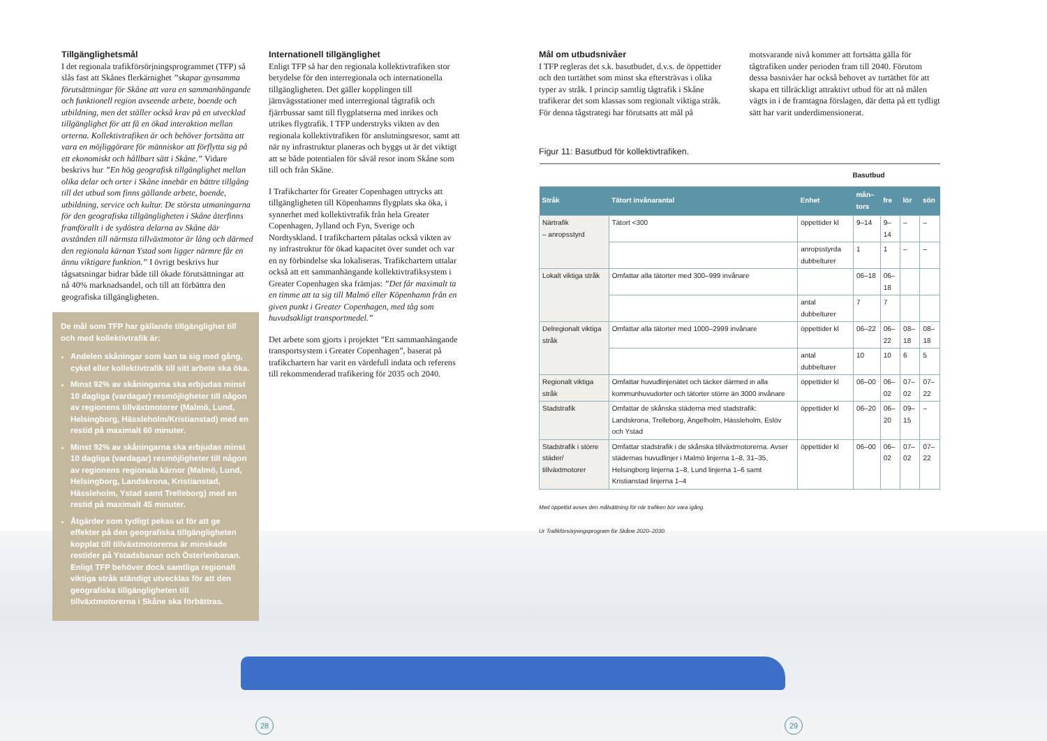Tillgänglighetsmål
I det regionala trafikförsörjningsprogrammet (TFP) så slås fast att Skånes flerkärnighet ”skapar gynsamma förutsättningar för Skåne att vara en sammanhängande och funktionell region avseende arbete, boende och utbildning, men det ställer också krav på en utvecklad tillgänglighet för att få en ökad interaktion mellan orterna. Kollektivtrafiken är och behöver fortsätta att vara en möjliggörare för människor att förflytta sig på ett ekonomiskt och hållbart sätt i Skåne.” Vidare beskrivs hur ”En hög geografisk tillgänglighet mellan olika delar och orter i Skåne innebär en bättre tillgång till det utbud som finns gällande arbete, boende, utbildning, service och kultur. De största utmaningarna för den geografiska tillgängligheten i Skåne återfinns framförallt i de sydöstra delarna av Skåne där avstånden till närmsta tillväxtmotor är lång och därmed den regionala kärnan Ystad som ligger närmre får en ännu viktigare funktion.” I övrigt beskrivs hur tågsatsningar bidrar både till ökade förutsättningar att nå 40% marknadsandel, och till att förbättra den geografiska tillgängligheten.
De mål som TFP har gällande tillgänglighet till och med kollektivtrafik är:
Andelen skåningar som kan ta sig med gång, cykel eller kollektivtrafik till sitt arbete ska öka.
Minst 92% av skåningarna ska erbjudas minst 10 dagliga (vardagar) resmöjligheter till någon av regionens tillväxtmotorer (Malmö, Lund, Helsingborg, Hässleholm/Kristianstad) med en restid på maximalt 60 minuter.
Minst 92% av skåningarna ska erbjudas minst 10 dagliga (vardagar) resmöjligheter till någon av regionens regionala kärnor (Malmö, Lund, Helsingborg, Landskrona, Kristianstad, Hässleholm, Ystad samt Trelleborg) med en restid på maximalt 45 minuter.
Åtgärder som tydligt pekas ut för att ge effekter på den geografiska tillgängligheten kopplat till tillväxtmotorerna är minskade restider på Ystadsbanan och Österlenbanan. Enligt TFP behöver dock samtliga regionalt viktiga stråk ständigt utvecklas för att den geografiska tillgängligheten till tillväxtmotorerna i Skåne ska förbättras.
Internationell tillgänglighet
Enligt TFP så har den regionala kollektivtrafiken stor betydelse för den interregionala och internationella tillgängligheten. Det gäller kopplingen till järnvägsstationer med interregional tågtrafik och fjärrbussar samt till flygplatserna med inrikes och utrikes flygtrafik. I TFP understryks vikten av den regionala kollektivtrafiken för anslutningsresor, samt att när ny infrastruktur planeras och byggs ut är det viktigt att se både potentialen för såväl resor inom Skåne som till och från Skåne.
I Trafikcharter för Greater Copenhagen uttrycks att tillgängligheten till Köpenhamns flygplats ska öka, i synnerhet med kollektivtrafik från hela Greater Copenhagen, Jylland och Fyn, Sverige och Nordtyskland. I trafikchartern påtalas också vikten av ny infrastruktur för ökad kapacitet över sundet och var en ny förbindelse ska lokaliseras. Trafikchartern uttalar också att ett sammanhängande kollektivtrafiksystem i Greater Copenhagen ska främjas: ”Det får maximalt ta en timme att ta sig till Malmö eller Köpenhamn från en given punkt i Greater Copenhagen, med tåg som huvudsakligt transportmedel.”
Det arbete som gjorts i projektet ”Ett sammanhängande transportsystem i Greater Copenhagen”, baserat på trafikchartern har varit en värdefull indata och referens till rekommenderad trafikering för 2035 och 2040.
Mål om utbudsnivåer
I TFP regleras det s.k. basutbudet, d.v.s. de öppettider och den turtäthet som minst ska eftersträvas i olika typer av stråk. I princip samtlig tågtrafik i Skåne trafikerar det som klassas som regionalt viktiga stråk. För denna tågstrategi har förutsatts att mål på
motsvarande nivå kommer att fortsätta gälla för tågtrafiken under perioden fram till 2040. Förutom dessa basnivåer har också behovet av turtäthet för att skapa ett tillräckligt attraktivt utbud för att nå målen vägts in i de framtagna förslagen, där detta på ett tydligt sätt har varit underdimensionerat.
Figur 11: Basutbud för kollektivtrafiken.
| | | Basutbud | | | | |
| Stråk | Tätort invånarantal | Enhet | mån–tors | fre | lör | sön |
| Närtrafik – anropsstyrd | Tätort <300 | öppettider kl | 9–14 | 9–14 | – | – |
| | | anropsstyrda dubbelturer | 1 | 1 | – | – |
| Lokalt viktiga stråk | Omfattar alla tätorter med 300–999 invånare | | 06–18 | 06–18 | | |
| | | antal dubbelturer | 7 | 7 | | |
| Delregionalt viktiga stråk | Omfattar alla tätorter med 1000–2999 invånare | öppettider kl | 06–22 | 06–22 | 08–18 | 08–18 |
| | | antal dubbelturer | 10 | 10 | 6 | 5 |
| Regionalt viktiga stråk | Omfattar huvudlinjenätet och täcker därmed in alla kommunhuvudorter och tätorter större än 3000 invånare | öppettider kl | 06–00 | 06–02 | 07–02 | 07–22 |
| Stadstrafik | Omfattar de skånska städerna med stadstrafik: Landskrona, Trelleborg, Ängelholm, Hässleholm, Eslöv och Ystad | öppettider kl | 06–20 | 06–20 | 09–15 | – |
| Stadstrafik i större städer/ tillväxtmotorer | Omfattar stadstrafik i de skånska tillväxtmotorerna. Avser städernas huvudlinjer i Malmö linjerna 1–8, 31–35, Helsingborg linjerna 1–8, Lund linjerna 1–6 samt Kristianstad linjerna 1–4 | öppettider kl | 06–00 | 06–02 | 07–02 | 07–22 |
Med öppettid avses den målsättning för när trafiken bör vara igång.
Ur Trafikförsörjningsprogram för Skåne 2020–2030.
28 29